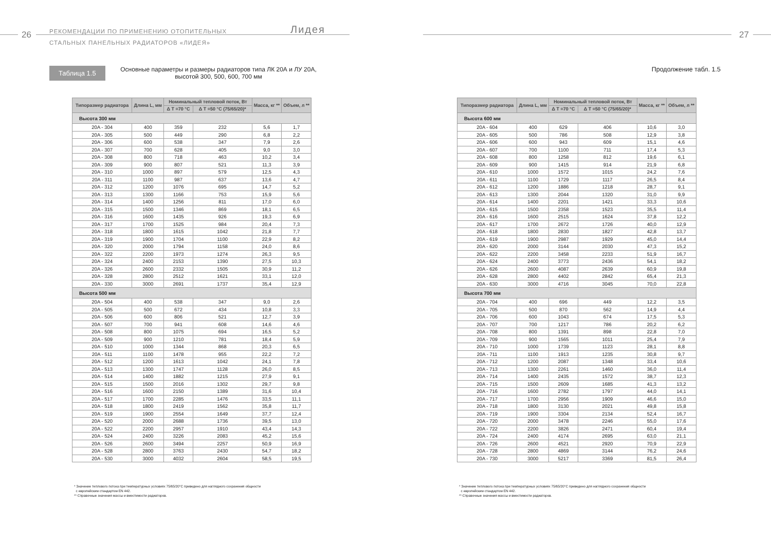26
РЕКОМЕНДАЦИИ ПО ПРИМЕНЕНИЮ ОТОПИТЕЛЬНЫХ
СТАЛЬНЫХ ПАНЕЛЬНЫХ РАДИАТОРОВ «ЛИДЕЯ»
Лидея
Таблица 1.5
Основные параметры и размеры радиаторов типа ЛК 20А и ЛУ 20А, высотой 300, 500, 600, 700 мм
| Типоразмер радиатора | Длина L, мм | Номинальный тепловой поток, Вт | | Масса, кг ** | Объем, л ** |
| --- | --- | --- | --- | --- | --- |
| | | Δ T =70 °C | Δ T =50 °C (75/65/20)* | | |
| Высота 300 мм | | | | | |
| 20A - 304 | 400 | 359 | 232 | 5,6 | 1,7 |
| 20A - 305 | 500 | 449 | 290 | 6,8 | 2,2 |
| 20A - 306 | 600 | 538 | 347 | 7,9 | 2,6 |
| 20A - 307 | 700 | 628 | 405 | 9,0 | 3,0 |
| 20A - 308 | 800 | 718 | 463 | 10,2 | 3,4 |
| 20A - 309 | 900 | 807 | 521 | 11,3 | 3,9 |
| 20A - 310 | 1000 | 897 | 579 | 12,5 | 4,3 |
| 20A - 311 | 1100 | 987 | 637 | 13,6 | 4,7 |
| 20A - 312 | 1200 | 1076 | 695 | 14,7 | 5,2 |
| 20A - 313 | 1300 | 1166 | 753 | 15,9 | 5,6 |
| 20A - 314 | 1400 | 1256 | 811 | 17,0 | 6,0 |
| 20A - 315 | 1500 | 1346 | 869 | 18,1 | 6,5 |
| 20A - 316 | 1600 | 1435 | 926 | 19,3 | 6,9 |
| 20A - 317 | 1700 | 1525 | 984 | 20,4 | 7,3 |
| 20A - 318 | 1800 | 1615 | 1042 | 21,8 | 7,7 |
| 20A - 319 | 1900 | 1704 | 1100 | 22,9 | 8,2 |
| 20A - 320 | 2000 | 1794 | 1158 | 24,0 | 8,6 |
| 20A - 322 | 2200 | 1973 | 1274 | 26,3 | 9,5 |
| 20A - 324 | 2400 | 2153 | 1390 | 27,5 | 10,3 |
| 20A - 326 | 2600 | 2332 | 1505 | 30,9 | 11,2 |
| 20A - 328 | 2800 | 2512 | 1621 | 33,1 | 12,0 |
| 20A - 330 | 3000 | 2691 | 1737 | 35,4 | 12,9 |
| Высота 500 мм | | | | | |
| 20A - 504 | 400 | 538 | 347 | 9,0 | 2,6 |
| 20A - 505 | 500 | 672 | 434 | 10,8 | 3,3 |
| 20A - 506 | 600 | 806 | 521 | 12,7 | 3,9 |
| 20A - 507 | 700 | 941 | 608 | 14,6 | 4,6 |
| 20A - 508 | 800 | 1075 | 694 | 16,5 | 5,2 |
| 20A - 509 | 900 | 1210 | 781 | 18,4 | 5,9 |
| 20A - 510 | 1000 | 1344 | 868 | 20,3 | 6,5 |
| 20A - 511 | 1100 | 1478 | 955 | 22,2 | 7,2 |
| 20A - 512 | 1200 | 1613 | 1042 | 24,1 | 7,8 |
| 20A - 513 | 1300 | 1747 | 1128 | 26,0 | 8,5 |
| 20A - 514 | 1400 | 1882 | 1215 | 27,9 | 9,1 |
| 20A - 515 | 1500 | 2016 | 1302 | 29,7 | 9,8 |
| 20A - 516 | 1600 | 2150 | 1389 | 31,6 | 10,4 |
| 20A - 517 | 1700 | 2285 | 1476 | 33,5 | 11,1 |
| 20A - 518 | 1800 | 2419 | 1562 | 35,8 | 11,7 |
| 20A - 519 | 1900 | 2554 | 1649 | 37,7 | 12,4 |
| 20A - 520 | 2000 | 2688 | 1736 | 39,5 | 13,0 |
| 20A - 522 | 2200 | 2957 | 1910 | 43,4 | 14,3 |
| 20A - 524 | 2400 | 3226 | 2083 | 45,2 | 15,6 |
| 20A - 526 | 2600 | 3494 | 2257 | 50,9 | 16,9 |
| 20A - 528 | 2800 | 3763 | 2430 | 54,7 | 18,2 |
| 20A - 530 | 3000 | 4032 | 2604 | 58,5 | 19,5 |
* Значение теплового потока при температурных условиях 75/65/20°С приведено для наглядного сохранения общности
с европейским стандартом EN 442.
** Справочные значения массы и вместимости радиаторов.
27
Продолжение табл. 1.5
| Типоразмер радиатора | Длина L, мм | Номинальный тепловой поток, Вт | | Масса, кг ** | Объем, л ** |
| --- | --- | --- | --- | --- | --- |
| | | Δ T =70 °C | Δ T =50 °C (75/65/20)* | | |
| Высота 600 мм | | | | | |
| 20A - 604 | 400 | 629 | 406 | 10,6 | 3,0 |
| 20A - 605 | 500 | 786 | 508 | 12,9 | 3,8 |
| 20A - 606 | 600 | 943 | 609 | 15,1 | 4,6 |
| 20A - 607 | 700 | 1100 | 711 | 17,4 | 5,3 |
| 20A - 608 | 800 | 1258 | 812 | 19,6 | 6,1 |
| 20A - 609 | 900 | 1415 | 914 | 21,9 | 6,8 |
| 20A - 610 | 1000 | 1572 | 1015 | 24,2 | 7,6 |
| 20A - 611 | 1100 | 1729 | 1117 | 26,5 | 8,4 |
| 20A - 612 | 1200 | 1886 | 1218 | 28,7 | 9,1 |
| 20A - 613 | 1300 | 2044 | 1320 | 31,0 | 9,9 |
| 20A - 614 | 1400 | 2201 | 1421 | 33,3 | 10,6 |
| 20A - 615 | 1500 | 2358 | 1523 | 35,5 | 11,4 |
| 20A - 616 | 1600 | 2515 | 1624 | 37,8 | 12,2 |
| 20A - 617 | 1700 | 2672 | 1726 | 40,0 | 12,9 |
| 20A - 618 | 1800 | 2830 | 1827 | 42,8 | 13,7 |
| 20A - 619 | 1900 | 2987 | 1929 | 45,0 | 14,4 |
| 20A - 620 | 2000 | 3144 | 2030 | 47,3 | 15,2 |
| 20A - 622 | 2200 | 3458 | 2233 | 51,9 | 16,7 |
| 20A - 624 | 2400 | 3773 | 2436 | 54,1 | 18,2 |
| 20A - 626 | 2600 | 4087 | 2639 | 60,9 | 19,8 |
| 20A - 628 | 2800 | 4402 | 2842 | 65,4 | 21,3 |
| 20A - 630 | 3000 | 4716 | 3045 | 70,0 | 22,8 |
| Высота 700 мм | | | | | |
| 20A - 704 | 400 | 696 | 449 | 12,2 | 3,5 |
| 20A - 705 | 500 | 870 | 562 | 14,9 | 4,4 |
| 20A - 706 | 600 | 1043 | 674 | 17,5 | 5,3 |
| 20A - 707 | 700 | 1217 | 786 | 20,2 | 6,2 |
| 20A - 708 | 800 | 1391 | 898 | 22,8 | 7,0 |
| 20A - 709 | 900 | 1565 | 1011 | 25,4 | 7,9 |
| 20A - 710 | 1000 | 1739 | 1123 | 28,1 | 8,8 |
| 20A - 711 | 1100 | 1913 | 1235 | 30,8 | 9,7 |
| 20A - 712 | 1200 | 2087 | 1348 | 33,4 | 10,6 |
| 20A - 713 | 1300 | 2261 | 1460 | 36,0 | 11,4 |
| 20A - 714 | 1400 | 2435 | 1572 | 38,7 | 12,3 |
| 20A - 715 | 1500 | 2609 | 1685 | 41,3 | 13,2 |
| 20A - 716 | 1600 | 2782 | 1797 | 44,0 | 14,1 |
| 20A - 717 | 1700 | 2956 | 1909 | 46,6 | 15,0 |
| 20A - 718 | 1800 | 3130 | 2021 | 49,8 | 15,8 |
| 20A - 719 | 1900 | 3304 | 2134 | 52,4 | 16,7 |
| 20A - 720 | 2000 | 3478 | 2246 | 55,0 | 17,6 |
| 20A - 722 | 2200 | 3826 | 2471 | 60,4 | 19,4 |
| 20A - 724 | 2400 | 4174 | 2695 | 63,0 | 21,1 |
| 20A - 726 | 2600 | 4521 | 2920 | 70,9 | 22,9 |
| 20A - 728 | 2800 | 4869 | 3144 | 76,2 | 24,6 |
| 20A - 730 | 3000 | 5217 | 3369 | 81,5 | 26,4 |
* Значение теплового потока при температурных условиях 75/65/20°С приведено для наглядного сохранения общности
с европейским стандартом EN 442.
** Справочные значения массы и вместимости радиаторов.